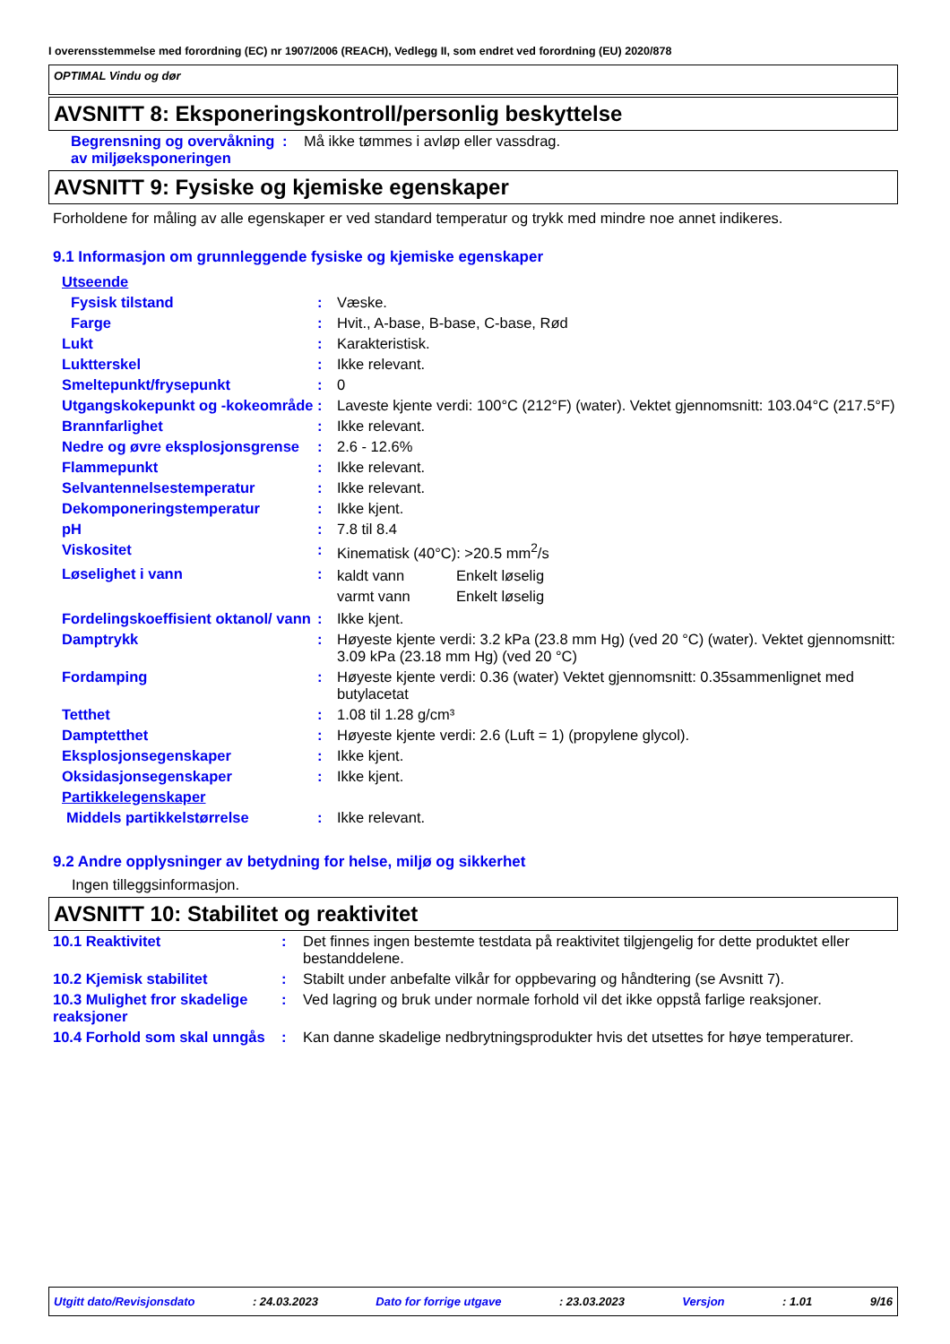I overensstemmelse med forordning (EC) nr 1907/2006 (REACH), Vedlegg II, som endret ved forordning (EU) 2020/878
OPTIMAL Vindu og dør
AVSNITT 8: Eksponeringskontroll/personlig beskyttelse
| Begrensning og overvåkning av miljøeksponeringen | : | Må ikke tømmes i avløp eller vassdrag. |
AVSNITT 9: Fysiske og kjemiske egenskaper
Forholdene for måling av alle egenskaper er ved standard temperatur og trykk med mindre noe annet indikeres.
9.1 Informasjon om grunnleggende fysiske og kjemiske egenskaper
| Utseende | | |
| Fysisk tilstand | : | Væske. |
| Farge | : | Hvit., A-base, B-base, C-base, Rød |
| Lukt | : | Karakteristisk. |
| Luktterskel | : | Ikke relevant. |
| Smeltepunkt/frysepunkt | : | 0 |
| Utgangskokepunkt og -kokeområde | : | Laveste kjente verdi: 100°C (212°F) (water). Vektet gjennomsnitt: 103.04°C (217.5°F) |
| Brannfarlighet | : | Ikke relevant. |
| Nedre og øvre eksplosjonsgrense | : | 2.6 - 12.6% |
| Flammepunkt | : | Ikke relevant. |
| Selvantennelsestemperatur | : | Ikke relevant. |
| Dekomponeringstemperatur | : | Ikke kjent. |
| pH | : | 7.8 til 8.4 |
| Viskositet | : | Kinematisk (40°C): >20.5 mm<sup>2</sup>/s |
| Løselighet i vann | : | / kaldt vann / Enkelt løselig / / varmt vann / Enkelt løselig / |
| Fordelingskoeffisient oktanol/ vann | : | Ikke kjent. |
| Damptrykk | : | Høyeste kjente verdi: 3.2 kPa (23.8 mm Hg) (ved 20 °C) (water). Vektet gjennomsnitt: 3.09 kPa (23.18 mm Hg) (ved 20 °C) |
| Fordamping | : | Høyeste kjente verdi: 0.36 (water) Vektet gjennomsnitt: 0.35sammenlignet med butylacetat |
| Tetthet | : | 1.08 til 1.28 g/cm³ |
| Damptetthet | : | Høyeste kjente verdi: 2.6 (Luft = 1) (propylene glycol). |
| Eksplosjonsegenskaper | : | Ikke kjent. |
| Oksidasjonsegenskaper | : | Ikke kjent. |
| Partikkelegenskaper | | |
| Middels partikkelstørrelse | : | Ikke relevant. |
9.2 Andre opplysninger av betydning for helse, miljø og sikkerhet
Ingen tilleggsinformasjon.
AVSNITT 10: Stabilitet og reaktivitet
| 10.1 Reaktivitet | : | Det finnes ingen bestemte testdata på reaktivitet tilgjengelig for dette produktet eller bestanddelene. |
| 10.2 Kjemisk stabilitet | : | Stabilt under anbefalte vilkår for oppbevaring og håndtering (se Avsnitt 7). |
| 10.3 Mulighet fror skadelige reaksjoner | : | Ved lagring og bruk under normale forhold vil det ikke oppstå farlige reaksjoner. |
| 10.4 Forhold som skal unngås | : | Kan danne skadelige nedbrytningsprodukter hvis det utsettes for høye temperaturer. |
Utgitt dato/Revisjonsdato: 24.03.2023 Dato for forrige utgave: 23.03.2023 Versjon: 1.01 9/16